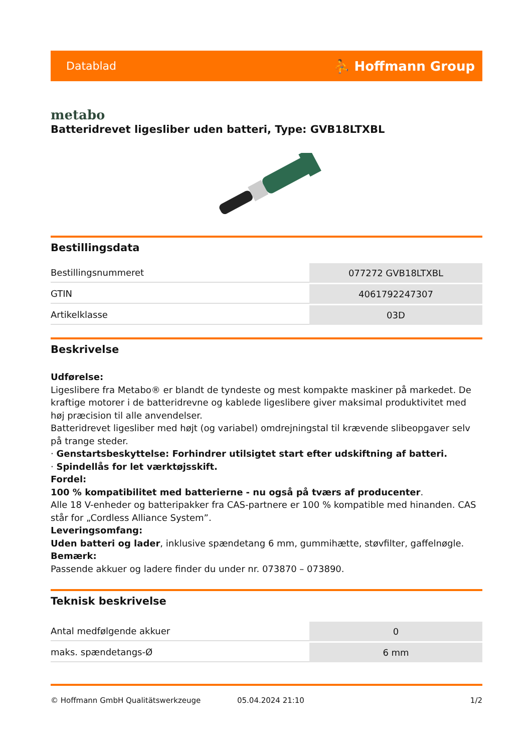Datablad ⛹ Hoffmann Group
metabo
Batteridrevet ligesliber uden batteri, Type: GVB18LTXBL
Bestillingsdata
| Bestillingsnummeret | 077272 GVB18LTXBL |
| GTIN | 4061792247307 |
| Artikelklasse | 03D |
Beskrivelse
Udførelse:
Ligeslibere fra Metabo® er blandt de tyndeste og mest kompakte maskiner på markedet. De kraftige motorer i de batteridrevne og kablede ligeslibere giver maksimal produktivitet med høj præcision til alle anvendelser.
Batteridrevet ligesliber med højt (og variabel) omdrejningstal til krævende slibeopgaver selv på trange steder.
· Genstartsbeskyttelse: Forhindrer utilsigtet start efter udskiftning af batteri.
· Spindellås for let værktøjsskift.
Fordel:
100 % kompatibilitet med batterierne - nu også på tværs af producenter.
Alle 18 V-enheder og batteripakker fra CAS-partnere er 100 % kompatible med hinanden. CAS står for „Cordless Alliance System”.
Leveringsomfang:
Uden batteri og lader, inklusive spændetang 6 mm, gummihætte, støvfilter, gaffelnøgle.
Bemærk:
Passende akkuer og ladere finder du under nr. 073870 – 073890.
Teknisk beskrivelse
| Antal medfølgende akkuer | 0 |
| maks. spændetangs-Ø | 6 mm |
© Hoffmann GmbH Qualitätswerkzeuge 05.04.2024 21:10 1/2